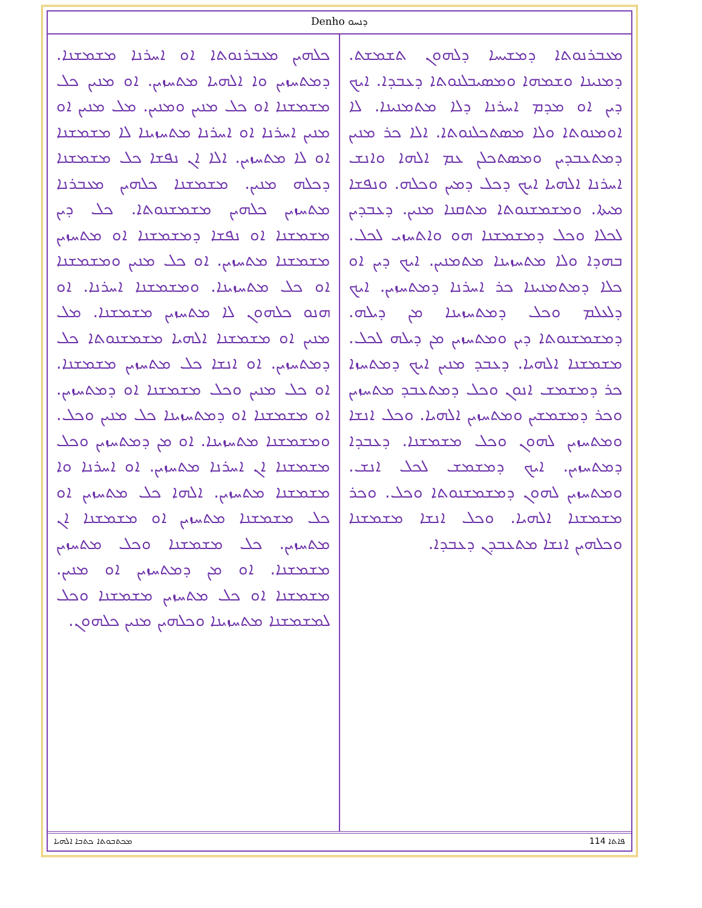Denho ܕܢܚܘ
ܡܥܒܪܢܘܬܐ ܕܡܫܝܚܐ ܕܠܗܘܢ ܬܫܡܫܬ. ܕܡܢܝܢܐ ܘܫܡܗܐ ܘܡܣܝܒܠܢܘܬܐ ܕܥܒܕܐ. ܐܝܟ ܕܝܢ ܐܘ ܡܕܡ ܐܚܪܢܐ ܕܠܐ ܡܬܡܢܝܢܐ. ܠܐ ܐܘܡܢܘܬܐ ܘܠܐ ܡܣܬܟܠܢܘܬܐ. ܐܠܐ ܟܪ ܡܢܝܢ ܕܡܬܥܒܕܝܢ ܘܡܣܬܟܠܢ ܥܡ ܐܠܗܐ ܘܐܢܫ ܐܚܪܢܐ ܐܠܗܝܐ ܐܝܟ ܕܟܠ ܕܡܝܢ ܘܟܠܗ. ܘܢܦܫܐ ܡܝܬܐ. ܘܡܫܡܫܢܘܬܐ ܡܬܩܢܐ ܡܢܝܢ. ܕܥܒܕܝܢ ܠܟܠܐ ܘܟܠ ܕܡܫܡܫܢܐ ܗܘ ܘܐܬܚܙܝ ܠܟܠ. ܒܗܕܐ ܘܠܐ ܡܬܚܙܝܢܐ ܡܬܡܢܝܢ. ܐܝܟ ܕܝܢ ܐܘ ܟܠܐ ܕܡܬܡܢܝܢܐ ܟܪ ܐܚܪܢܐ ܕܡܬܚܙܝܢ. ܐܝܟ ܕܠܥܠܡ ܘܟܠ ܕܡܬܚܙܝܢܐ ܡܢ ܕܝܠܗ. ܕܡܫܡܫܢܘܬܐ ܕܝܢ ܘܡܬܚܙܝܢ ܡܢ ܕܝܠܗ ܠܟܠ. ܡܫܡܫܢܐ ܐܠܗܝܐ. ܕܥܒܕ ܡܢܝܢ ܐܝܟ ܕܡܬܚܙܐ ܟܪ ܕܡܫܡܫ ܐܢܘܢ ܘܟܠ ܕܡܬܥܒܕ ܡܬܚܙܝܢ ܘܟܪ ܕܡܫܡܫܝܢ ܘܡܬܚܙܝܢ ܐܠܗܝܐ. ܘܟܠ ܐܢܫܐ ܘܡܬܚܙܝܢ ܠܗܘܢ ܘܟܠ ܡܫܡܫܢܐ. ܕܥܒܕܐ ܕܡܬܚܙܝܢ. ܐܝܟ ܕܡܫܡܫ ܠܟܠ ܐܢܫ. ܘܡܬܚܙܝܢ ܠܗܘܢ ܕܡܫܡܫܢܘܬܐ ܘܟܠ. ܘܟܪ ܡܫܡܫܢܐ ܐܠܗܝܐ. ܘܟܠ ܐܢܫܐ ܡܫܡܫܢܐ ܘܟܠܗܝܢ ܐܢܫܐ ܡܬܥܒܕܢ ܕܥܒܕܐ.
ܟܠܗܝܢ ܡܥܒܪܢܘܬܐ ܐܘ ܐܚܪܢܐ ܡܫܡܫܢܐ. ܕܡܬܚܙܝܢ ܘܐ ܐܠܗܝܐ ܡܬܚܙܝܢ. ܐܘ ܡܢܝܢ ܟܠ ܡܫܡܫܢܐ ܐܘ ܟܠ ܡܢܝܢ ܘܡܢܝܢ. ܡܠ ܡܢܝܢ ܐܘ ܡܢܝܢ ܐܚܪܢܐ ܐܘ ܐܚܪܢܐ ܡܬܚܙܝܢܐ ܠܐ ܡܫܡܫܢܐ ܐܘ ܠܐ ܡܬܚܙܝܢ. ܐܠܐ ܐܢ ܢܦܫܐ ܟܠ ܡܫܡܫܢܐ ܕܟܠܗ ܡܢܝܢ. ܡܫܡܫܢܐ ܟܠܗܝܢ ܡܥܒܪܢܐ ܡܬܚܙܝܢ ܟܠܗܝܢ ܡܫܡܫܢܘܬܐ. ܟܠ ܕܝܢ ܡܫܡܫܢܐ ܐܘ ܢܦܫܐ ܕܡܫܡܫܢܐ ܐܘ ܡܬܚܙܝܢ ܡܫܡܫܢܐ ܡܬܚܙܝܢ. ܐܘ ܟܠ ܡܢܝܢ ܘܡܫܡܫܢܐ ܐܘ ܟܠ ܡܬܚܙܝܢܐ. ܘܡܫܡܫܢܐ ܐܚܪܢܐ. ܐܘ ܗܢܘ ܟܠܗܘܢ ܠܐ ܡܬܚܙܝܢ ܡܫܡܫܢܐ. ܡܠ ܡܢܝܢ ܐܘ ܡܫܡܫܢܐ ܐܠܗܝܐ ܡܫܡܫܢܘܬܐ ܟܠ ܕܡܬܚܙܝܢ. ܐܘ ܐܢܫܐ ܟܠ ܡܬܚܙܝܢ ܡܫܡܫܢܐ. ܐܘ ܟܠ ܡܢܝܢ ܘܟܠ ܡܫܡܫܢܐ ܐܘ ܕܡܬܚܙܝܢ. ܐܘ ܡܫܡܫܢܐ ܐܘ ܕܡܬܚܙܝܢܐ ܟܠ ܡܢܝܢ ܘܟܠ. ܘܡܫܡܫܢܐ ܡܬܚܙܝܢܐ. ܐܘ ܡܢ ܕܡܬܚܙܝܢ ܘܟܠ ܡܫܡܫܢܐ ܐܢ ܐܚܪܢܐ ܡܬܚܙܝܢ. ܐܘ ܐܚܪܢܐ ܘܐ ܡܫܡܫܢܐ ܡܬܚܙܝܢ. ܐܠܗܐ ܟܠ ܡܬܚܙܝܢ ܐܘ ܟܠ ܡܫܡܫܢܐ ܡܬܚܙܝܢ ܐܘ ܡܫܡܫܢܐ ܐܢ ܡܬܚܙܝܢ. ܟܠ ܡܫܡܫܢܐ ܘܟܠ ܡܬܚܙܝܢ ܡܫܡܫܢܐ. ܐܘ ܡܢ ܕܡܬܚܙܝܢ ܐܘ ܡܢܝܢ. ܡܫܡܫܢܐ ܐܘ ܟܠ ܡܬܚܙܝܢ ܡܫܡܫܢܐ ܘܟܠ ܠܡܫܡܫܢܐ ܡܬܚܙܝܢܐ ܘܟܠܗܝܢ ܡܢܝܢ ܟܠܗܘܢ.
ܡܟܬܒܘܬܐ ܟܬܒܐ ܐܠܗܝܐ 114 ܦܐܬܐ